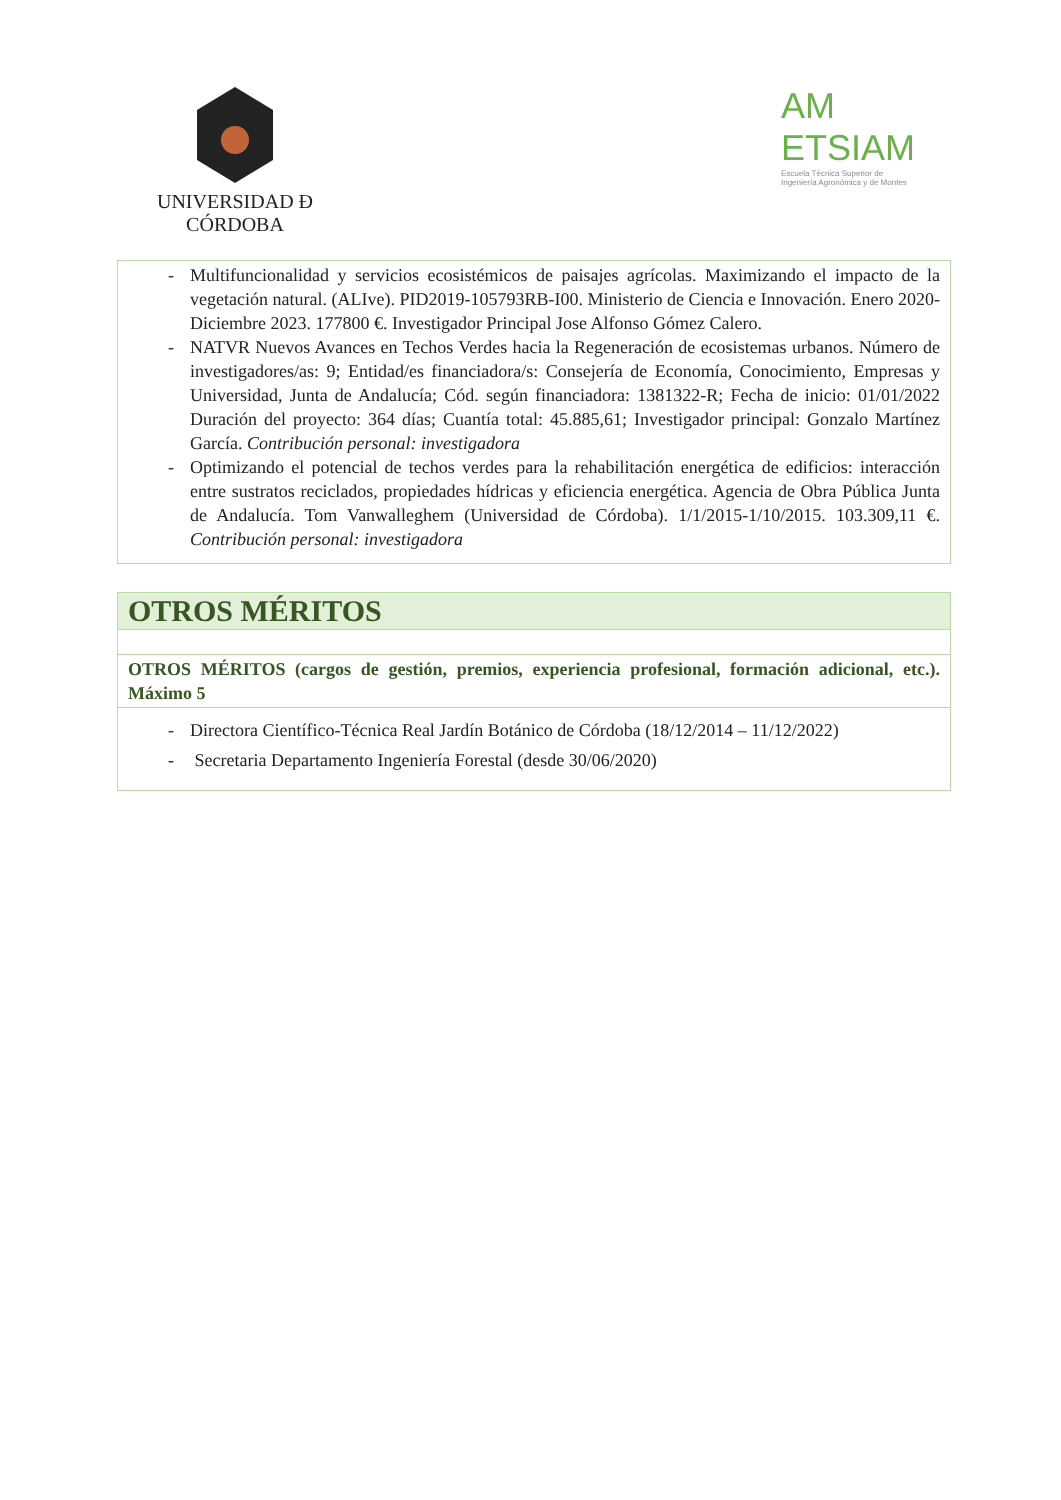UNIVERSIDAD Ð CÓRDOBA
AM
ETSIAM
Escuela Técnica Superior de
Ingeniería Agronómica y de Montes
| - Multifuncionalidad y servicios ecosistémicos de paisajes agrícolas. Maximizando el impacto de la vegetación natural. (ALIve). PID2019-105793RB-I00. Ministerio de Ciencia e Innovación. Enero 2020- Diciembre 2023. 177800 €. Investigador Principal Jose Alfonso Gómez Calero. - NATVR Nuevos Avances en Techos Verdes hacia la Regeneración de ecosistemas urbanos. Número de investigadores/as: 9; Entidad/es financiadora/s: Consejería de Economía, Conocimiento, Empresas y Universidad, Junta de Andalucía; Cód. según financiadora: 1381322-R; Fecha de inicio: 01/01/2022 Duración del proyecto: 364 días; Cuantía total: 45.885,61; Investigador principal: Gonzalo Martínez García. Contribución personal: investigadora - Optimizando el potencial de techos verdes para la rehabilitación energética de edificios: interacción entre sustratos reciclados, propiedades hídricas y eficiencia energética. Agencia de Obra Pública Junta de Andalucía. Tom Vanwalleghem (Universidad de Córdoba). 1/1/2015-1/10/2015. 103.309,11 €. Contribución personal: investigadora |
| OTROS MÉRITOS |
| OTROS MÉRITOS (cargos de gestión, premios, experiencia profesional, formación adicional, etc.). Máximo 5 |
| - Directora Científico-Técnica Real Jardín Botánico de Córdoba (18/12/2014 – 11/12/2022) - Secretaria Departamento Ingeniería Forestal (desde 30/06/2020) |